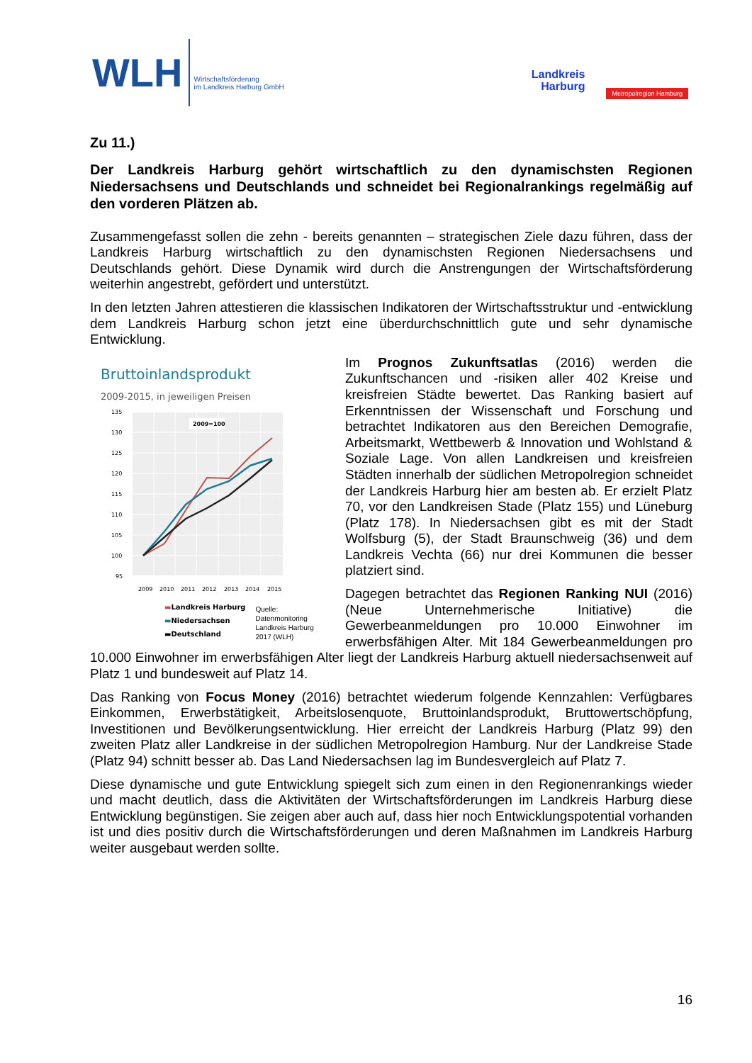WLH
Wirtschaftsförderung
im Landkreis Harburg GmbH
Landkreis
Harburg
Metropolregion Hamburg
Zu 11.)
Der Landkreis Harburg gehört wirtschaftlich zu den dynamischsten Regionen Niedersachsens und Deutschlands und schneidet bei Regionalrankings regelmäßig auf den vorderen Plätzen ab.
Zusammengefasst sollen die zehn - bereits genannten – strategischen Ziele dazu führen, dass der Landkreis Harburg wirtschaftlich zu den dynamischsten Regionen Niedersachsens und Deutschlands gehört. Diese Dynamik wird durch die Anstrengungen der Wirtschaftsförderung weiterhin angestrebt, gefördert und unterstützt.
In den letzten Jahren attestieren die klassischen Indikatoren der Wirtschaftsstruktur und -entwicklung dem Landkreis Harburg schon jetzt eine überdurchschnittlich gute und sehr dynamische Entwicklung.
Bruttoinlandsprodukt
2009-2015, in jeweiligen Preisen
135
130
125
120
115
110
105
100
95
2009=100
2009
2010
2011
2012
2013
2014
2015
▬Landkreis Harburg
▬Niedersachsen
▬Deutschland
Quelle:
Datenmonitoring
Landkreis Harburg
2017 (WLH)
Im Prognos Zukunftsatlas (2016) werden die Zukunftschancen und -risiken aller 402 Kreise und kreisfreien Städte bewertet. Das Ranking basiert auf Erkenntnissen der Wissenschaft und Forschung und betrachtet Indikatoren aus den Bereichen Demografie, Arbeitsmarkt, Wettbewerb & Innovation und Wohlstand & Soziale Lage. Von allen Landkreisen und kreisfreien Städten innerhalb der südlichen Metropolregion schneidet der Landkreis Harburg hier am besten ab. Er erzielt Platz 70, vor den Landkreisen Stade (Platz 155) und Lüneburg (Platz 178). In Niedersachsen gibt es mit der Stadt Wolfsburg (5), der Stadt Braunschweig (36) und dem Landkreis Vechta (66) nur drei Kommunen die besser platziert sind.
Dagegen betrachtet das Regionen Ranking NUI (2016) (Neue Unternehmerische Initiative) die Gewerbeanmeldungen pro 10.000 Einwohner im erwerbsfähigen Alter. Mit 184 Gewerbeanmeldungen pro 10.000 Einwohner im erwerbsfähigen Alter liegt der Landkreis Harburg aktuell niedersachsenweit auf Platz 1 und bundesweit auf Platz 14.
Das Ranking von Focus Money (2016) betrachtet wiederum folgende Kennzahlen: Verfügbares Einkommen, Erwerbstätigkeit, Arbeitslosenquote, Bruttoinlandsprodukt, Bruttowertschöpfung, Investitionen und Bevölkerungsentwicklung. Hier erreicht der Landkreis Harburg (Platz 99) den zweiten Platz aller Landkreise in der südlichen Metropolregion Hamburg. Nur der Landkreise Stade (Platz 94) schnitt besser ab. Das Land Niedersachsen lag im Bundesvergleich auf Platz 7.
Diese dynamische und gute Entwicklung spiegelt sich zum einen in den Regionenrankings wieder und macht deutlich, dass die Aktivitäten der Wirtschaftsförderungen im Landkreis Harburg diese Entwicklung begünstigen. Sie zeigen aber auch auf, dass hier noch Entwicklungspotential vorhanden ist und dies positiv durch die Wirtschaftsförderungen und deren Maßnahmen im Landkreis Harburg weiter ausgebaut werden sollte.
16